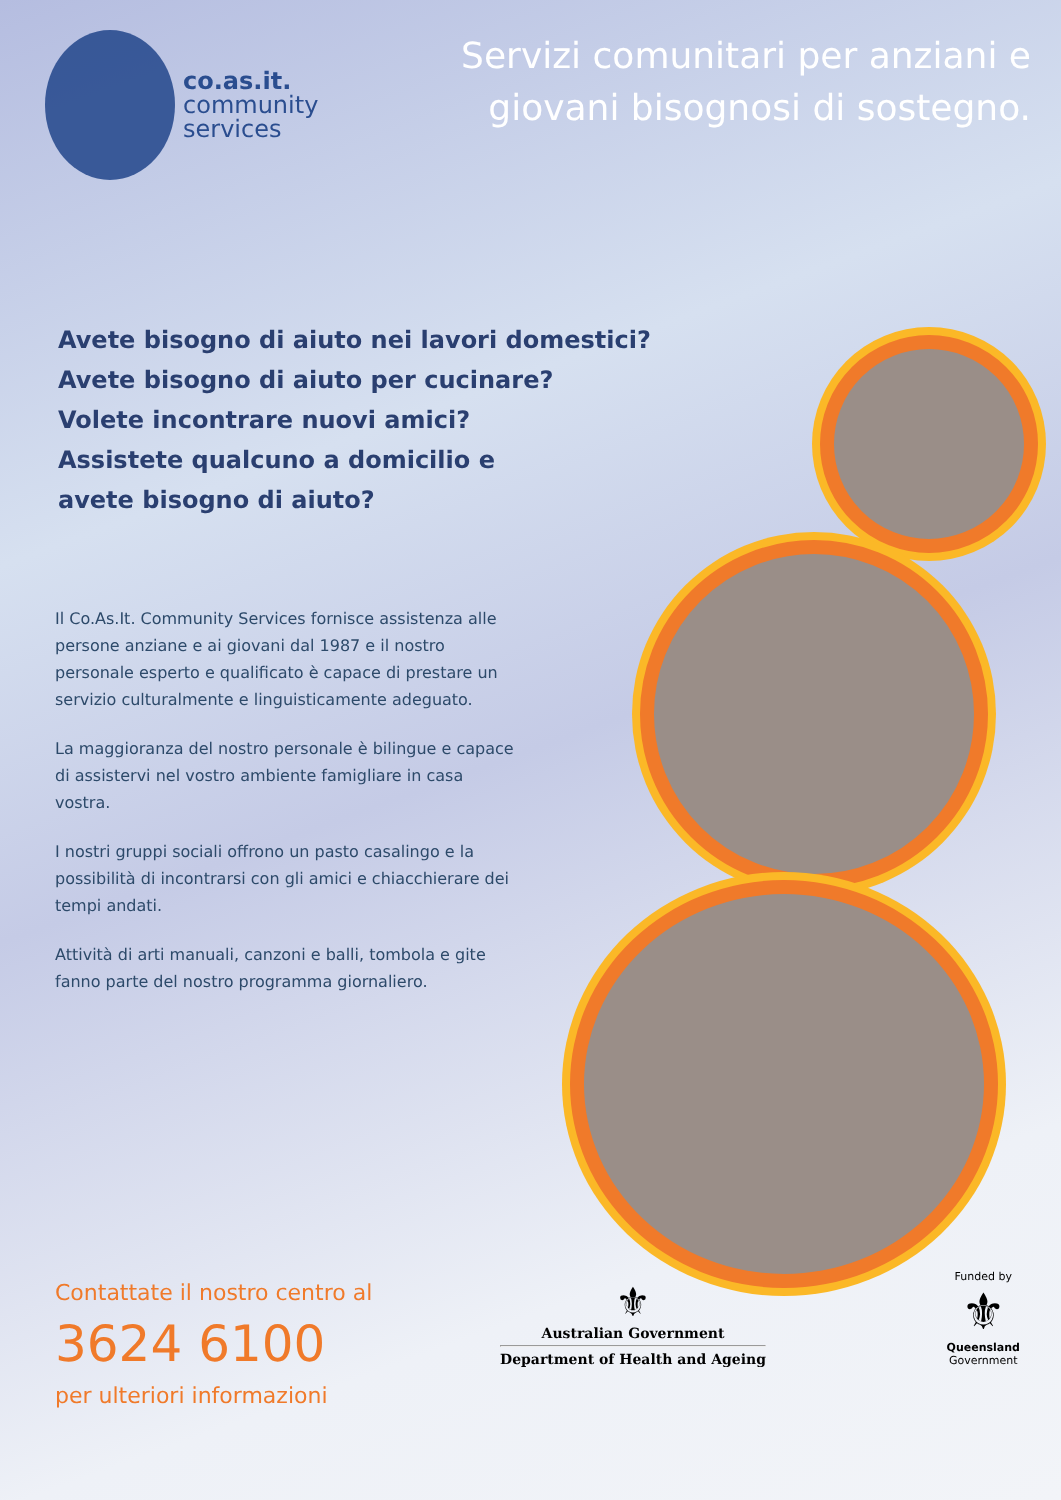co.as.it.
community
services
Servizi comunitari per anziani e giovani bisognosi di sostegno.
Avete bisogno di aiuto nei lavori domestici?
Avete bisogno di aiuto per cucinare?
Volete incontrare nuovi amici?
Assistete qualcuno a domicilio e
avete bisogno di aiuto?
Il Co.As.It. Community Services fornisce assistenza alle persone anziane e ai giovani dal 1987 e il nostro personale esperto e qualificato è capace di prestare un servizio culturalmente e linguisticamente adeguato.
La maggioranza del nostro personale è bilingue e capace di assistervi nel vostro ambiente famigliare in casa vostra.
I nostri gruppi sociali offrono un pasto casalingo e la possibilità di incontrarsi con gli amici e chiacchierare dei tempi andati.
Attività di arti manuali, canzoni e balli, tombola e gite fanno parte del nostro programma giornaliero.
Contattate il nostro centro al
3624 6100
per ulteriori informazioni
⚜
Australian Government
Department of Health and Ageing
Funded by
⚜
Queensland
Government